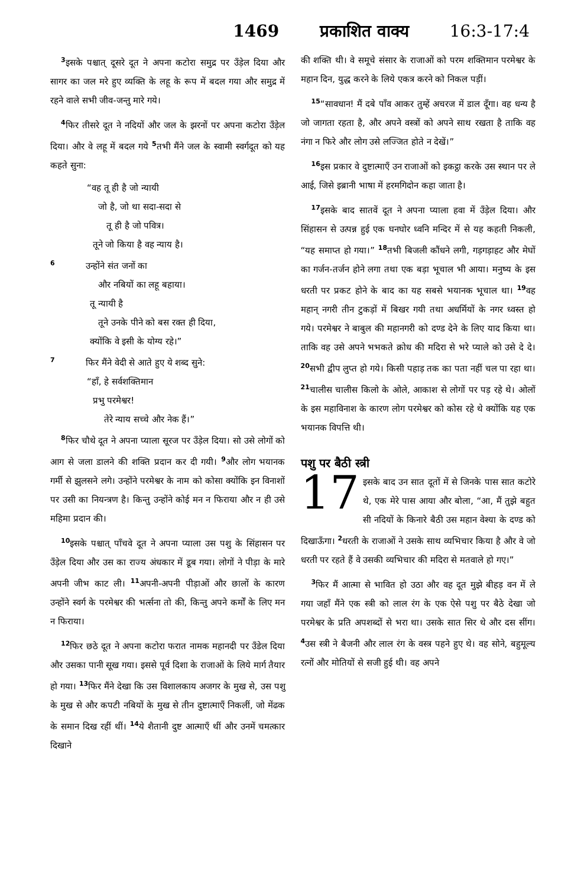1469 प्रकाशित वाक्य 16:3-17:4
<sup>3</sup> इसके पश्चात् दूसरे दूत ने अपना कटोरा समुद्र पर उँड़ेल दिया और सागर का जल मरे हुए व्यक्ति के लहू के रूप में बदल गया और समुद्र में रहने वाले सभी जीव-जन्तु मारे गये।
<sup>4</sup> फिर तीसरे दूत ने नदियों और जल के झरनों पर अपना कटोरा उँड़ेल दिया। और वे लहू में बदल गये <sup>5</sup>तभी मैंने जल के स्वामी स्वर्गदूत को यह कहते सुना:
“वह तू ही है जो न्यायी
जो है, जो था सदा-सदा से
तू ही है जो पवित्र।
तूने जो किया है वह न्याय है।
<sup>6</sup> उन्होंने संत जनों का
और नबियों का लहू बहाया।
तू न्यायी है
तूने उनके पीने को बस रक्त ही दिया,
क्योंकि वे इसी के योग्य रहे।”
<sup>7</sup> फिर मैंने वेदी से आते हुए ये शब्द सुने:
“हाँ, हे सर्वशक्तिमान
प्रभु परमेश्वर!
तेरे न्याय सच्चे और नेक हैं।”
<sup>8</sup> फिर चौथे दूत ने अपना प्याला सूरज पर उँड़ेल दिया। सो उसे लोगों को आग से जला डालने की शक्ति प्रदान कर दी गयी। <sup>9</sup>और लोग भयानक गर्मी से झुलसने लगे। उन्होंने परमेश्वर के नाम को कोसा क्योंकि इन विनाशों पर उसी का नियन्त्रण है। किन्तु उन्होंने कोई मन न फिराया और न ही उसे महिमा प्रदान की।
<sup>10</sup> इसके पश्चात् पाँचवे दूत ने अपना प्याला उस पशु के सिंहासन पर उँड़ेल दिया और उस का राज्य अंधकार में डूब गया। लोगों ने पीड़ा के मारे अपनी जीभ काट ली। <sup>11</sup>अपनी-अपनी पीड़ाओं और छालों के कारण उन्होंने स्वर्ग के परमेश्वर की भर्त्सना तो की, किन्तु अपने कर्मों के लिए मन न फिराया।
<sup>12</sup> फिर छठे दूत ने अपना कटोरा फरात नामक महानदी पर उँडेल दिया और उसका पानी सूख गया। इससे पूर्व दिशा के राजाओं के लिये मार्ग तैयार हो गया। <sup>13</sup>फिर मैंने देखा कि उस विशालकाय अजगर के मुख से, उस पशु के मुख से और कपटी नबियों के मुख से तीन दुष्टात्माएँ निकलीं, जो मेंढक के समान दिख रहीं थीं। <sup>14</sup>ये शैतानी दुष्ट आत्माएँ थीं और उनमें चमत्कार दिखाने
की शक्ति थी। वे समूचे संसार के राजाओं को परम शक्तिमान परमेश्वर के महान दिन, युद्ध करने के लिये एकत्र करने को निकल पड़ीं।
<sup>15</sup> “सावधान! मैं दबे पाँव आकर तुम्हें अचरज में डाल दूँगा। वह धन्य है जो जागता रहता है, और अपने वस्त्रों को अपने साथ रखता है ताकि वह नंगा न फिरे और लोग उसे लज्जित होते न देखें।”
<sup>16</sup> इस प्रकार वे दुष्टात्माएँ उन राजाओं को इकट्ठा करके उस स्थान पर ले आई, जिसे इब्रानी भाषा में हरमगिदोन कहा जाता है।
<sup>17</sup> इसके बाद सातवें दूत ने अपना प्याला हवा में उँड़ेल दिया। और सिंहासन से उत्पन्न हुई एक घनघोर ध्वनि मन्दिर में से यह कहती निकली, “यह समाप्त हो गया।” <sup>18</sup>तभी बिजली कौंधने लगी, गड़गड़ाहट और मेघों का गर्जन-तर्जन होने लगा तथा एक बड़ा भूचाल भी आया। मनुष्य के इस धरती पर प्रकट होने के बाद का यह सबसे भयानक भूचाल था। <sup>19</sup>वह महान् नगरी तीन टुकड़ों में बिखर गयी तथा अधर्मियों के नगर ध्वस्त हो गये। परमेश्वर ने बाबुल की महानगरी को दण्ड देने के लिए याद किया था। ताकि वह उसे अपने भभकते क्रोध की मदिरा से भरे प्याले को उसे दे दे। <sup>20</sup>सभी द्वीप लुप्त हो गये। किसी पहाड़ तक का पता नहीं चल पा रहा था। <sup>21</sup>चालीस चालीस किलो के ओले, आकाश से लोगों पर पड़ रहे थे। ओलों के इस महाविनाश के कारण लोग परमेश्वर को कोस रहे थे क्योंकि यह एक भयानक विपत्ति थी।
पशु पर बैठी स्त्री
17 इसके बाद उन सात दूतों में से जिनके पास सात कटोरे थे, एक मेरे पास आया और बोला, “आ, मैं तुझे बहुत सी नदियों के किनारे बैठी उस महान वेश्या के दण्ड को दिखाऊँगा। <sup>2</sup>धरती के राजाओं ने उसके साथ व्यभिचार किया है और वे जो धरती पर रहते हैं वे उसकी व्यभिचार की मदिरा से मतवाले हो गए।”
<sup>3</sup> फिर मैं आत्मा से भावित हो उठा और वह दूत मुझे बीहड़ वन में ले गया जहाँ मैंने एक स्त्री को लाल रंग के एक ऐसे पशु पर बैठे देखा जो परमेश्वर के प्रति अपशब्दों से भरा था। उसके सात सिर थे और दस सींग। <sup>4</sup>उस स्त्री ने बैजनी और लाल रंग के वस्त्र पहने हुए थे। वह सोने, बहुमूल्य रत्नों और मोतियों से सजी हुई थी। वह अपने